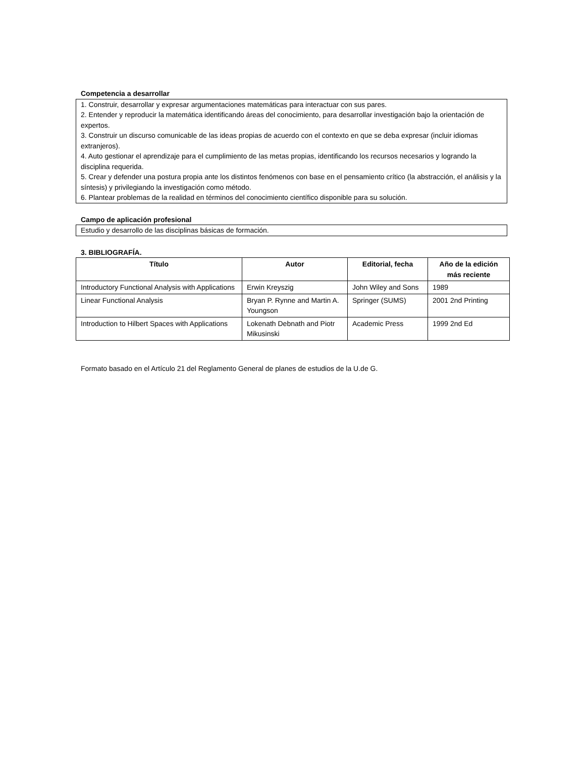Competencia a desarrollar
1. Construir, desarrollar y expresar argumentaciones matemáticas para interactuar con sus pares.
2. Entender y reproducir la matemática identificando áreas del conocimiento, para desarrollar investigación bajo la orientación de expertos.
3. Construir un discurso comunicable de las ideas propias de acuerdo con el contexto en que se deba expresar (incluir idiomas extranjeros).
4. Auto gestionar el aprendizaje para el cumplimiento de las metas propias, identificando los recursos necesarios y logrando la disciplina requerida.
5. Crear y defender una postura propia ante los distintos fenómenos con base en el pensamiento crítico (la abstracción, el análisis y la síntesis) y privilegiando la investigación como método.
6. Plantear problemas de la realidad en términos del conocimiento científico disponible para su solución.
Campo de aplicación profesional
Estudio y desarrollo de las disciplinas básicas de formación.
3. BIBLIOGRAFÍA.
| Título | Autor | Editorial, fecha | Año de la edición más reciente |
| --- | --- | --- | --- |
| Introductory Functional Analysis with Applications | Erwin Kreyszig | John Wiley and Sons | 1989 |
| Linear Functional Analysis | Bryan P. Rynne and Martin A. Youngson | Springer (SUMS) | 2001 2nd Printing |
| Introduction to Hilbert Spaces with Applications | Lokenath Debnath and Piotr Mikusinski | Academic Press | 1999 2nd Ed |
Formato basado en el Artículo 21 del Reglamento General de planes de estudios de la U.de G.